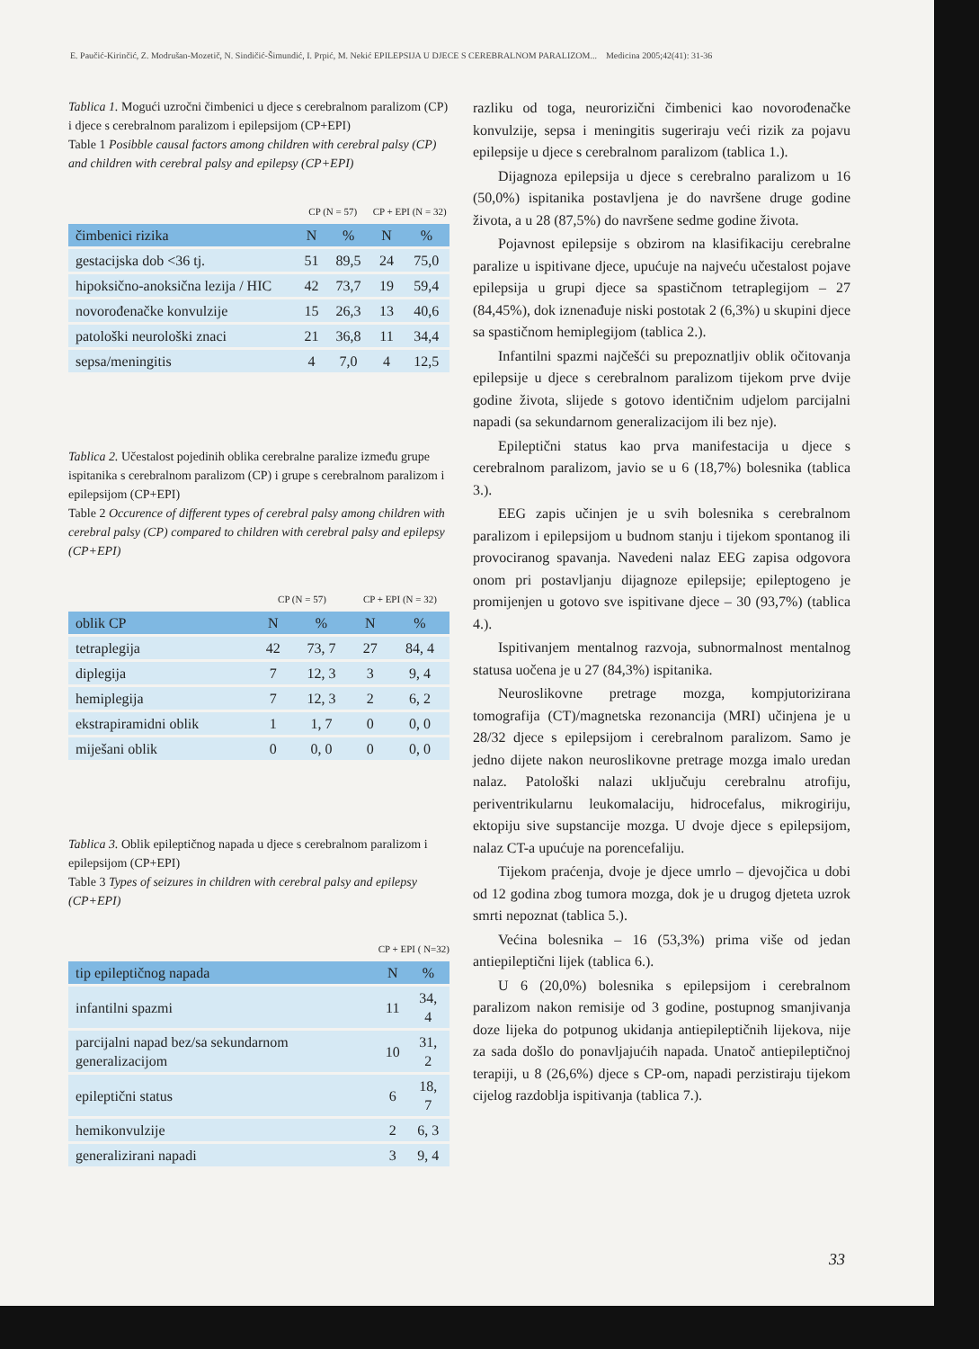E. Paučić-Kirinčić, Z. Modrušan-Mozetič, N. Sindičić-Šimundić, I. Prpić, M. Nekić EPILEPSIJA U DJECE S CEREBRALNOM PARALIZOM... Medicina 2005;42(41): 31-36
Tablica 1. Mogući uzročni čimbenici u djece s cerebralnom paralizom (CP) i djece s cerebralnom paralizom i epilepsijom (CP+EPI)
Table 1 Posibble causal factors among children with cerebral palsy (CP) and children with cerebral palsy and epilepsy (CP+EPI)
| | CP (N = 57) | | CP + EPI (N = 32) | |
| čimbenici rizika | N | % | N | % |
| gestacijska dob <36 tj. | 51 | 89,5 | 24 | 75,0 |
| hipoksično-anoksična lezija / HIC | 42 | 73,7 | 19 | 59,4 |
| novorođenačke konvulzije | 15 | 26,3 | 13 | 40,6 |
| patološki neurološki znaci | 21 | 36,8 | 11 | 34,4 |
| sepsa/meningitis | 4 | 7,0 | 4 | 12,5 |
Tablica 2. Učestalost pojedinih oblika cerebralne paralize između grupe ispitanika s cerebralnom paralizom (CP) i grupe s cerebralnom paralizom i epilepsijom (CP+EPI)
Table 2 Occurence of different types of cerebral palsy among children with cerebral palsy (CP) compared to children with cerebral palsy and epilepsy (CP+EPI)
| | CP (N = 57) | | CP + EPI (N = 32) | |
| oblik CP | N | % | N | % |
| tetraplegija | 42 | 73, 7 | 27 | 84, 4 |
| diplegija | 7 | 12, 3 | 3 | 9, 4 |
| hemiplegija | 7 | 12, 3 | 2 | 6, 2 |
| ekstrapiramidni oblik | 1 | 1, 7 | 0 | 0, 0 |
| miješani oblik | 0 | 0, 0 | 0 | 0, 0 |
Tablica 3. Oblik epileptičnog napada u djece s cerebralnom paralizom i epilepsijom (CP+EPI)
Table 3 Types of seizures in children with cerebral palsy and epilepsy (CP+EPI)
| | CP + EPI ( N=32) | |
| tip epileptičnog napada | N | % |
| infantilni spazmi | 11 | 34, 4 |
| parcijalni napad bez/sa sekundarnom generalizacijom | 10 | 31, 2 |
| epileptični status | 6 | 18, 7 |
| hemikonvulzije | 2 | 6, 3 |
| generalizirani napadi | 3 | 9, 4 |
razliku od toga, neurorizični čimbenici kao novorođenačke konvulzije, sepsa i meningitis sugeriraju veći rizik za pojavu epilepsije u djece s cerebralnom paralizom (tablica 1.).
Dijagnoza epilepsija u djece s cerebralno paralizom u 16 (50,0%) ispitanika postavljena je do navršene druge godine života, a u 28 (87,5%) do navršene sedme godine života.
Pojavnost epilepsije s obzirom na klasifikaciju cerebralne paralize u ispitivane djece, upućuje na najveću učestalost pojave epilepsija u grupi djece sa spastičnom tetraplegijom – 27 (84,45%), dok iznenađuje niski postotak 2 (6,3%) u skupini djece sa spastičnom hemiplegijom (tablica 2.).
Infantilni spazmi najčešći su prepoznatljiv oblik očitovanja epilepsije u djece s cerebralnom paralizom tijekom prve dvije godine života, slijede s gotovo identičnim udjelom parcijalni napadi (sa sekundarnom generalizacijom ili bez nje).
Epileptični status kao prva manifestacija u djece s cerebralnom paralizom, javio se u 6 (18,7%) bolesnika (tablica 3.).
EEG zapis učinjen je u svih bolesnika s cerebralnom paralizom i epilepsijom u budnom stanju i tijekom spontanog ili provociranog spavanja. Navedeni nalaz EEG zapisa odgovora onom pri postavljanju dijagnoze epilepsije; epileptogeno je promijenjen u gotovo sve ispitivane djece – 30 (93,7%) (tablica 4.).
Ispitivanjem mentalnog razvoja, subnormalnost mentalnog statusa uočena je u 27 (84,3%) ispitanika.
Neuroslikovne pretrage mozga, kompjutorizirana tomografija (CT)/magnetska rezonancija (MRI) učinjena je u 28/32 djece s epilepsijom i cerebralnom paralizom. Samo je jedno dijete nakon neuroslikovne pretrage mozga imalo uredan nalaz. Patološki nalazi uključuju cerebralnu atrofiju, periventrikularnu leukomalaciju, hidrocefalus, mikrogiriju, ektopiju sive supstancije mozga. U dvoje djece s epilepsijom, nalaz CT-a upućuje na porencefaliju.
Tijekom praćenja, dvoje je djece umrlo – djevojčica u dobi od 12 godina zbog tumora mozga, dok je u drugog djeteta uzrok smrti nepoznat (tablica 5.).
Većina bolesnika – 16 (53,3%) prima više od jedan antiepileptični lijek (tablica 6.).
U 6 (20,0%) bolesnika s epilepsijom i cerebralnom paralizom nakon remisije od 3 godine, postupnog smanjivanja doze lijeka do potpunog ukidanja antiepileptičnih lijekova, nije za sada došlo do ponavljajućih napada. Unatoč antiepileptičnoj terapiji, u 8 (26,6%) djece s CP-om, napadi perzistiraju tijekom cijelog razdoblja ispitivanja (tablica 7.).
33